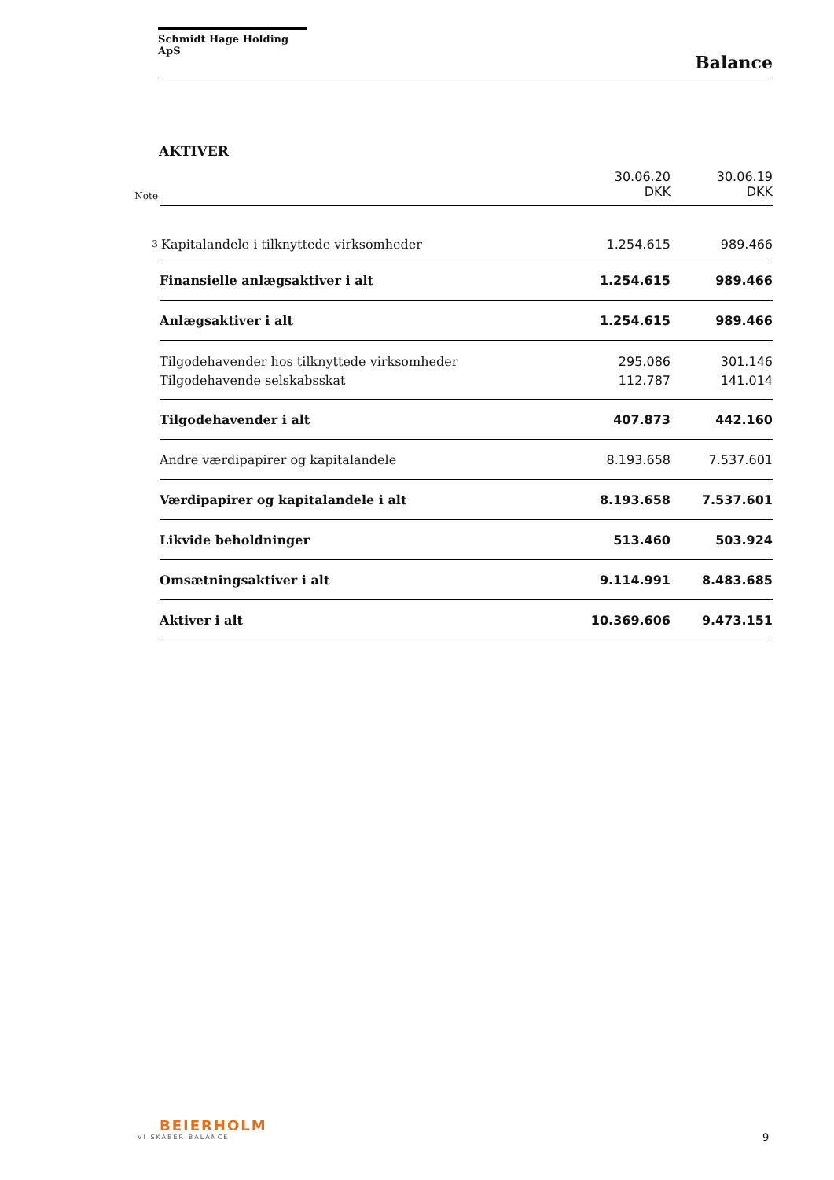Schmidt Hage Holding ApS
Balance
AKTIVER
| Note | | 30.06.20 DKK | 30.06.19 DKK |
| --- | --- | --- | --- |
| 3 | Kapitalandele i tilknyttede virksomheder | 1.254.615 | 989.466 |
| | Finansielle anlægsaktiver i alt | 1.254.615 | 989.466 |
| | Anlægsaktiver i alt | 1.254.615 | 989.466 |
| | Tilgodehavender hos tilknyttede virksomheder | 295.086 | 301.146 |
| | Tilgodehavende selskabsskat | 112.787 | 141.014 |
| | Tilgodehavender i alt | 407.873 | 442.160 |
| | Andre værdipapirer og kapitalandele | 8.193.658 | 7.537.601 |
| | Værdipapirer og kapitalandele i alt | 8.193.658 | 7.537.601 |
| | Likvide beholdninger | 513.460 | 503.924 |
| | Omsætningsaktiver i alt | 9.114.991 | 8.483.685 |
| | Aktiver i alt | 10.369.606 | 9.473.151 |
BEIERHOLM
VI SKABER BALANCE
9